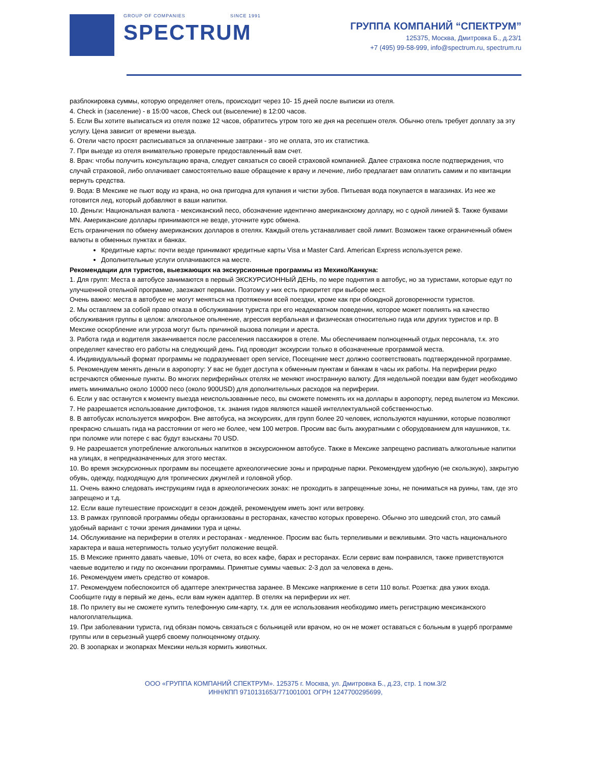GROUP OF COMPANIES SINCE 1991
SPECTRUM
ГРУППА КОМПАНИЙ “СПЕКТРУМ”
125375, Москва, Дмитровка Б., д.23/1
+7 (495) 99-58-999, info@spectrum.ru, spectrum.ru
разблокировка суммы, которую определяет отель, происходит через 10- 15 дней после выписки из отеля.
4. Check in (заселение) - в 15:00 часов, Check out (выселение) в 12:00 часов.
5. Если Вы хотите выписаться из отеля позже 12 часов, обратитесь утром того же дня на ресепшен отеля. Обычно отель требует доплату за эту услугу. Цена зависит от времени выезда.
6. Отели часто просят расписываться за оплаченные завтраки - это не оплата, это их статистика.
7. При выезде из отеля внимательно проверьте предоставленный вам счет.
8. Врач: чтобы получить консультацию врача, следует связаться со своей страховой компанией. Далее страховка после подтверждения, что случай страховой, либо оплачивает самостоятельно ваше обращение к врачу и лечение, либо предлагает вам оплатить самим и по квитанции вернуть средства.
9. Вода: В Мексике не пьют воду из крана, но она пригодна для купания и чистки зубов. Питьевая вода покупается в магазинах. Из нее же готовится лед, который добавляют в ваши напитки.
10. Деньги: Национальная валюта - мексиканский песо, обозначение идентично американскому доллару, но с одной линией $. Также буквами MN. Американские доллары принимаются не везде, уточните курс обмена.
Есть ограничения по обмену американских долларов в отелях. Каждый отель устанавливает свой лимит. Возможен также ограниченный обмен валюты в обменных пунктах и банках.
Кредитные карты: почти везде принимают кредитные карты Visa и Master Card. American Express используется реже.
Дополнительные услуги оплачиваются на месте.
Рекомендации для туристов, выезжающих на экскурсионные программы из Мехико/Канкуна:
1. Для групп: Места в автобусе занимаются в первый ЭКСКУРСИОННЫЙ ДЕНЬ, по мере поднятия в автобус, но за туристами, которые едут по улучшенной отельной программе, заезжают первыми. Поэтому у них есть приоритет при выборе мест.
Очень важно: места в автобусе не могут меняться на протяжении всей поездки, кроме как при обоюдной договоренности туристов.
2. Мы оставляем за собой право отказа в обслуживании туриста при его неадекватном поведении, которое может повлиять на качество обслуживания группы в целом: алкогольное опьянение, агрессия вербальная и физическая относительно гида или других туристов и пр. В Мексике оскорбление или угроза могут быть причиной вызова полиции и ареста.
3. Работа гида и водителя заканчивается после расселения пассажиров в отеле. Мы обеспечиваем полноценный отдых персонала, т.к. это определяет качество его работы на следующий день. Гид проводит экскурсии только в обозначенные программой места.
4. Индивидуальный формат программы не подразумевает open service, Посещение мест должно соответствовать подтвержденной программе.
5. Рекомендуем менять деньги в аэропорту: У вас не будет доступа к обменным пунктам и банкам в часы их работы. На периферии редко встречаются обменные пункты. Во многих периферийных отелях не меняют иностранную валюту. Для недельной поездки вам будет необходимо иметь минимально около 10000 песо (около 900USD) для дополнительных расходов на периферии.
6. Если у вас останутся к моменту выезда неиспользованные песо, вы сможете поменять их на доллары в аэропорту, перед вылетом из Мексики.
7. Не разрешается использование диктофонов, т.к. знания гидов являются нашей интеллектуальной собственностью.
8. В автобусах используется микрофон. Вне автобуса, на экскурсиях, для групп более 20 человек, используются наушники, которые позволяют прекрасно слышать гида на расстоянии от него не более, чем 100 метров. Просим вас быть аккуратными с оборудованием для наушников, т.к. при поломке или потере с вас будут взысканы 70 USD.
9. Не разрешается употребление алкогольных напитков в экскурсионном автобусе. Также в Мексике запрещено распивать алкогольные напитки на улицах, в непредназначенных для этого местах.
10. Во время экскурсионных программ вы посещаете археологические зоны и природные парки. Рекомендуем удобную (не скользкую), закрытую обувь, одежду, подходящую для тропических джунглей и головной убор.
11. Очень важно следовать инструкциям гида в археологических зонах: не проходить в запрещенные зоны, не пониматься на руины, там, где это запрещено и т.д.
12. Если ваше путешествие происходит в сезон дождей, рекомендуем иметь зонт или ветровку.
13. В рамках групповой программы обеды организованы в ресторанах, качество которых проверено. Обычно это шведский стол, это самый удобный вариант с точки зрения динамики тура и цены.
14. Обслуживание на периферии в отелях и ресторанах - медленное. Просим вас быть терпеливыми и вежливыми. Это часть национального характера и ваша нетерпимость только усугубит положение вещей.
15. В Мексике принято давать чаевые, 10% от счета, во всех кафе, барах и ресторанах. Если сервис вам понравился, также приветствуются чаевые водителю и гиду по окончании программы. Принятые суммы чаевых: 2-3 дол за человека в день.
16. Рекомендуем иметь средство от комаров.
17. Рекомендуем побеспокоится об адаптере электричества заранее. В Мексике напряжение в сети 110 вольт. Розетка: два узких входа. Сообщите гиду в первый же день, если вам нужен адаптер. В отелях на периферии их нет.
18. По прилету вы не сможете купить телефонную сим-карту, т.к. для ее использования необходимо иметь регистрацию мексиканского налогоплательщика.
19. При заболевании туриста, гид обязан помочь связаться с больницей или врачом, но он не может оставаться с больным в ущерб программе группы или в серьезный ущерб своему полноценному отдыху.
20. В зоопарках и экопарках Мексики нельзя кормить животных.
ООО «ГРУППА КОМПАНИЙ СПЕКТРУМ». 125375 г. Москва, ул. Дмитровка Б., д.23, стр. 1 пом.3/2
ИНН/КПП 9710131653/771001001 ОГРН 1247700295699,